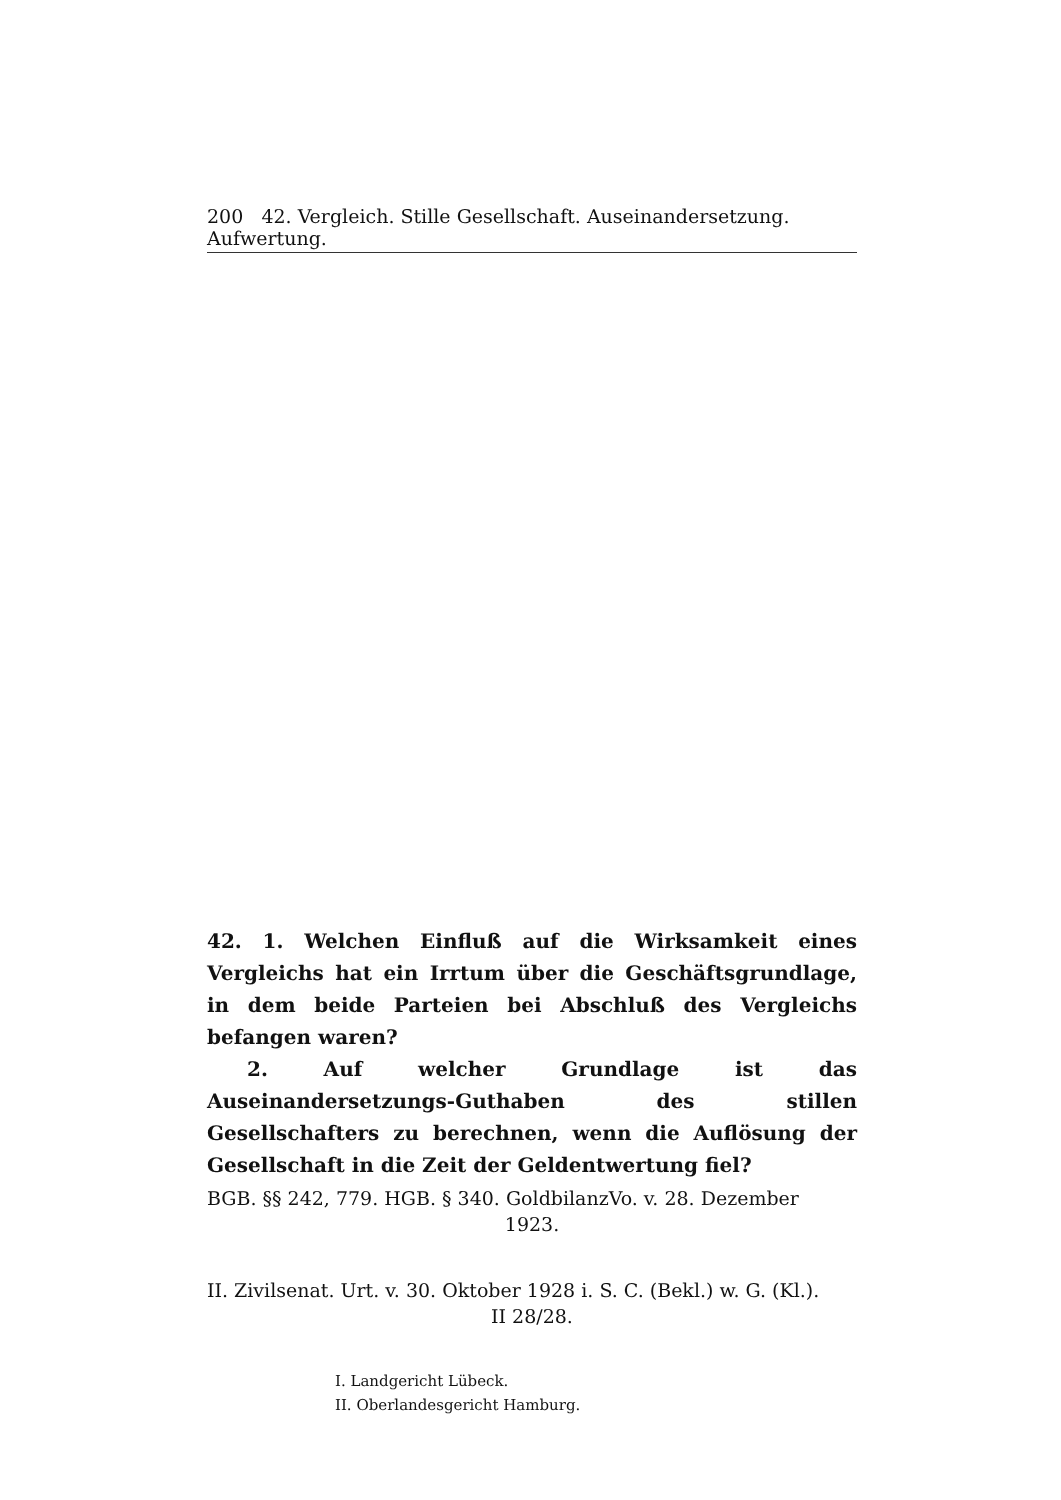200 42. Vergleich. Stille Gesellschaft. Auseinandersetzung. Aufwertung.
42. 1. Welchen Einfluß auf die Wirksamkeit eines Vergleichs hat ein Irrtum über die Geschäftsgrundlage, in dem beide Parteien bei Abschluß des Vergleichs befangen waren?
2. Auf welcher Grundlage ist das Auseinandersetzungs-Guthaben des stillen Gesellschafters zu berechnen, wenn die Auflösung der Gesellschaft in die Zeit der Geldentwertung fiel?
BGB. §§ 242, 779. HGB. § 340. GoldbilanzVo. v. 28. Dezember
1923.
II. Zivilsenat. Urt. v. 30. Oktober 1928 i. S. C. (Bekl.) w. G. (Kl.).
II 28/28.
I. Landgericht Lübeck.
II. Oberlandesgericht Hamburg.